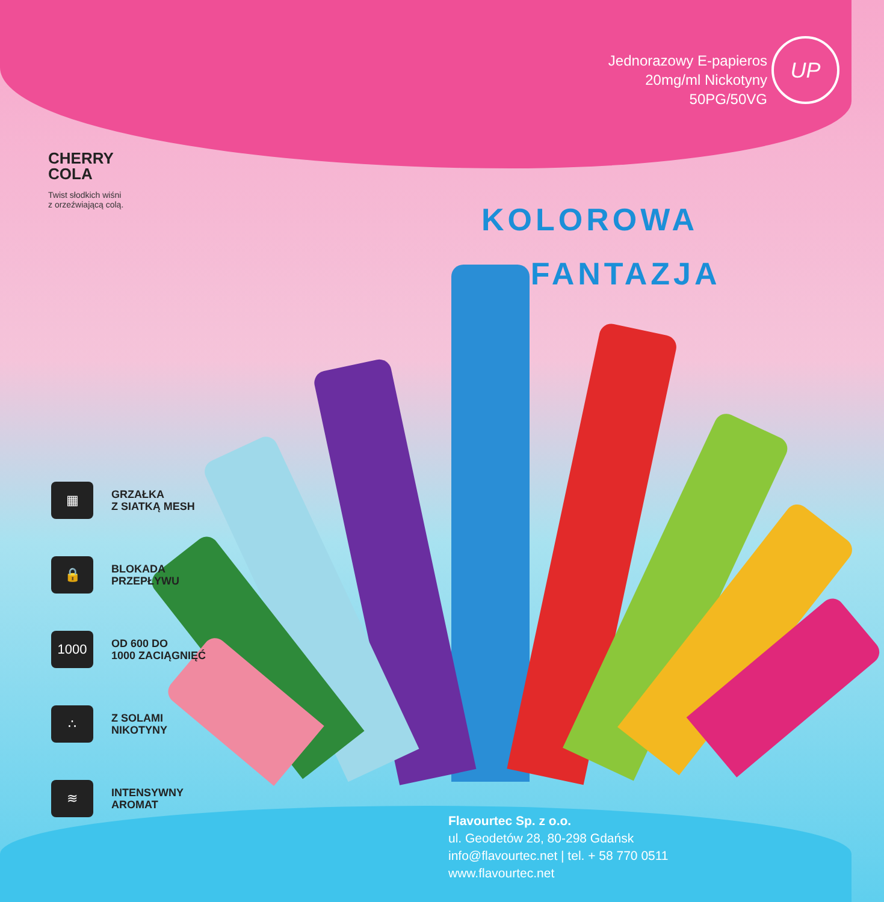Jednorazowy E-papieros
20mg/ml Nickotyny
50PG/50VG
UP
CHERRY
COLA
Twist słodkich wiśni
z orzeźwiającą colą.
KOLOROWA
FANTAZJA
▦
GRZAŁKA
Z SIATKĄ MESH
🔒
BLOKADA
PRZEPŁYWU
1000
OD 600 DO
1000 ZACIĄGNIĘĆ
∴
Z SOLAMI
NIKOTYNY
≋
INTENSYWNY
AROMAT
Flavourtec Sp. z o.o.
ul. Geodetów 28, 80-298 Gdańsk
info@flavourtec.net | tel. + 58 770 0511
www.flavourtec.net